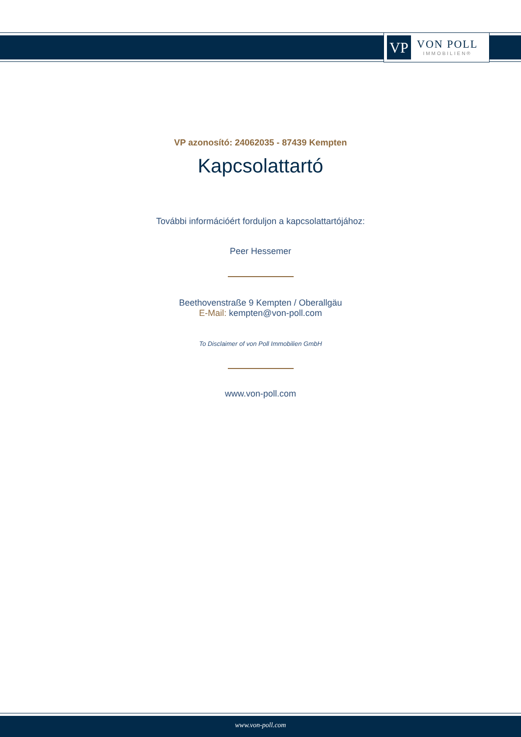VP
VON POLL
IMMOBILIEN®
VP azonosító: 24062035 - 87439 Kempten
Kapcsolattartó
További információért forduljon a kapcsolattartójához:
Peer Hessemer
Beethovenstraße 9 Kempten / Oberallgäu
E-Mail: kempten@von-poll.com
To Disclaimer of von Poll Immobilien GmbH
www.von-poll.com
www.von-poll.com